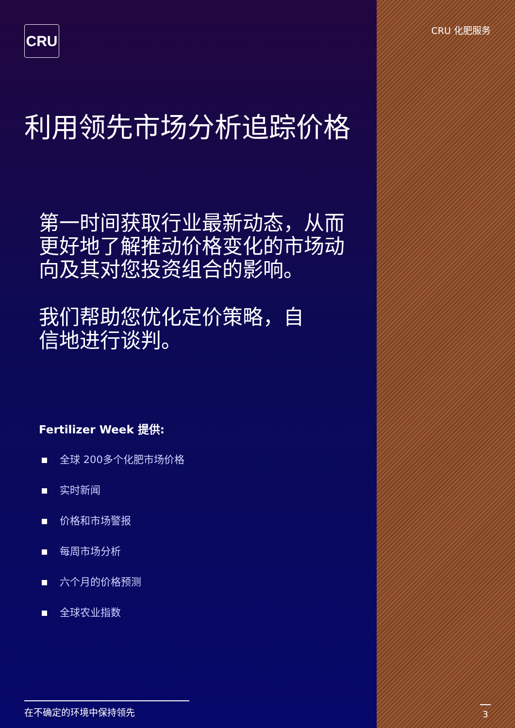CRU
利用领先市场分析追踪价格
第一时间获取行业最新动态，从而更好地了解推动价格变化的市场动向及其对您投资组合的影响。
我们帮助您优化定价策略，自信地进行谈判。
Fertilizer Week 提供:
全球 200多个化肥市场价格
实时新闻
价格和市场警报
每周市场分析
六个月的价格预测
全球农业指数
在不确定的环境中保持领先
CRU 化肥服务
3